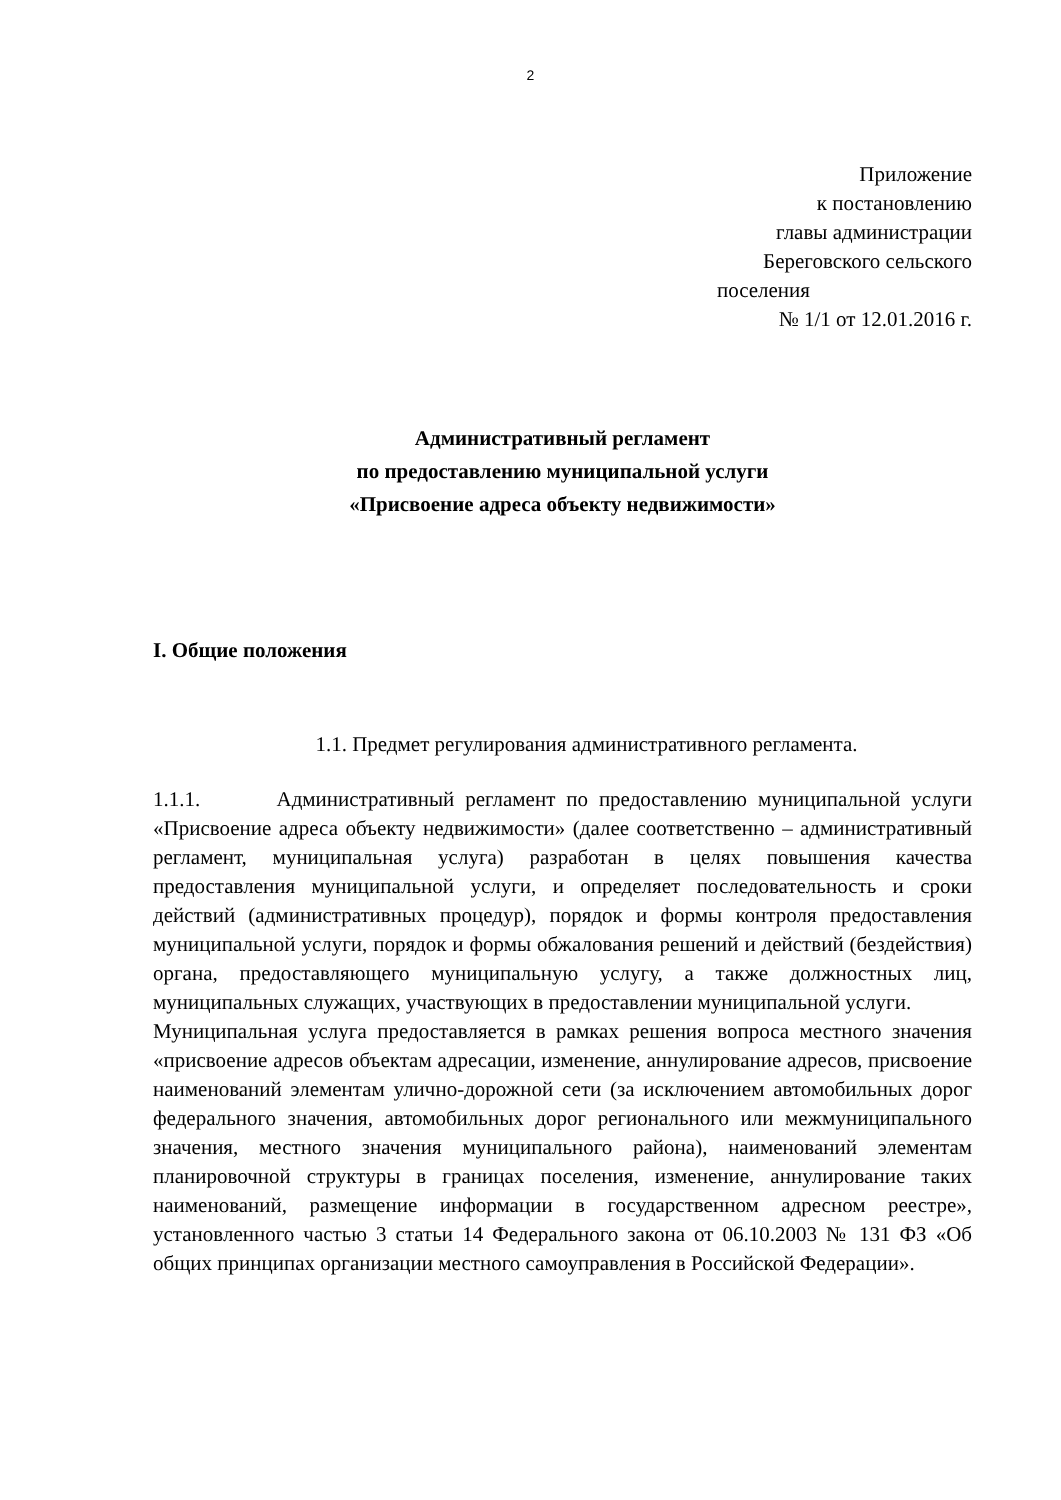2
Приложение
к постановлению
главы администрации
Береговского сельского
поселения
№ 1/1 от 12.01.2016 г.
Административный регламент
по предоставлению муниципальной услуги
«Присвоение адреса объекту недвижимости»
I. Общие положения
1.1. Предмет регулирования административного регламента.
1.1.1. Административный регламент по предоставлению муниципальной услуги «Присвоение адреса объекту недвижимости» (далее соответственно – административный регламент, муниципальная услуга) разработан в целях повышения качества предоставления муниципальной услуги, и определяет последовательность и сроки действий (административных процедур), порядок и формы контроля предоставления муниципальной услуги, порядок и формы обжалования решений и действий (бездействия) органа, предоставляющего муниципальную услугу, а также должностных лиц, муниципальных служащих, участвующих в предоставлении муниципальной услуги.
Муниципальная услуга предоставляется в рамках решения вопроса местного значения «присвоение адресов объектам адресации, изменение, аннулирование адресов, присвоение наименований элементам улично-дорожной сети (за исключением автомобильных дорог федерального значения, автомобильных дорог регионального или межмуниципального значения, местного значения муниципального района), наименований элементам планировочной структуры в границах поселения, изменение, аннулирование таких наименований, размещение информации в государственном адресном реестре», установленного частью 3 статьи 14 Федерального закона от 06.10.2003 № 131 ФЗ «Об общих принципах организации местного самоуправления в Российской Федерации».